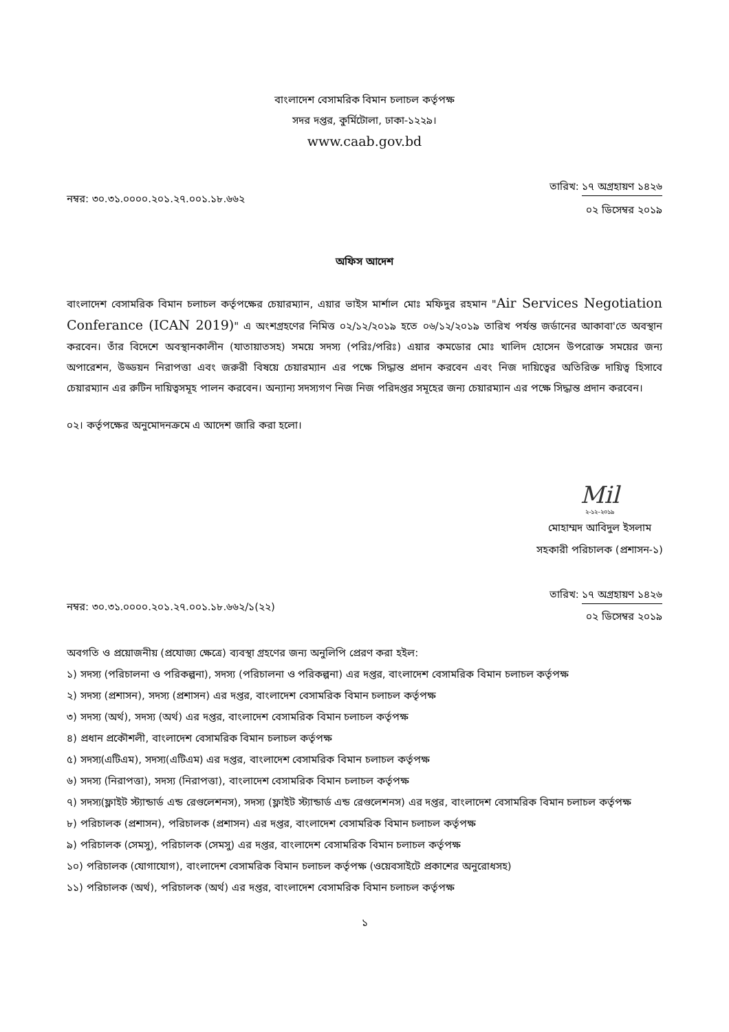বাংলাদেশ বেসামরিক বিমান চলাচল কর্তৃপক্ষ
সদর দপ্তর, কুর্মিটোলা, ঢাকা-১২২৯।
www.caab.gov.bd
নম্বর: ৩০.৩১.০০০০.২০১.২৭.০০১.১৮.৬৬২
তারিখ: ১৭ অগ্রহায়ণ ১৪২৬
০২ ডিসেম্বর ২০১৯
অফিস আদেশ
বাংলাদেশ বেসামরিক বিমান চলাচল কর্তৃপক্ষের চেয়ারম্যান, এয়ার ভাইস মার্শাল মোঃ মফিদুর রহমান "Air Services Negotiation Conferance (ICAN 2019)" এ অংশগ্রহণের নিমিত্ত ০২/১২/২০১৯ হতে ০৬/১২/২০১৯ তারিখ পর্যন্ত জর্ডানের আকাবা'তে অবস্থান করবেন। তাঁর বিদেশে অবস্থানকালীন (যাতায়াতসহ) সময়ে সদস্য (পরিঃ/পরিঃ) এয়ার কমডোর মোঃ খালিদ হোসেন উপরোক্ত সময়ের জন্য অপারেশন, উড্ডয়ন নিরাপত্তা এবং জরুরী বিষয়ে চেয়ারম্যান এর পক্ষে সিদ্ধান্ত প্রদান করবেন এবং নিজ দায়িত্বের অতিরিক্ত দায়িত্ব হিসাবে চেয়ারম্যান এর রুটিন দায়িত্বসমূহ পালন করবেন। অন্যান্য সদস্যগণ নিজ নিজ পরিদপ্তর সমূহের জন্য চেয়ারম্যান এর পক্ষে সিদ্ধান্ত প্রদান করবেন।
০২। কর্তৃপক্ষের অনুমোদনক্রমে এ আদেশ জারি করা হলো।
Mil
২-১২-২০১৯
মোহাম্মদ আবিদুল ইসলাম
সহকারী পরিচালক (প্রশাসন-১)
নম্বর: ৩০.৩১.০০০০.২০১.২৭.০০১.১৮.৬৬২/১(২২)
তারিখ: ১৭ অগ্রহায়ণ ১৪২৬
০২ ডিসেম্বর ২০১৯
অবগতি ও প্রয়োজনীয় (প্রযোজ্য ক্ষেত্রে) ব্যবস্থা গ্রহণের জন্য অনুলিপি প্রেরণ করা হইল:
১) সদস্য (পরিচালনা ও পরিকল্পনা), সদস্য (পরিচালনা ও পরিকল্পনা) এর দপ্তর, বাংলাদেশ বেসামরিক বিমান চলাচল কর্তৃপক্ষ
২) সদস্য (প্রশাসন), সদস্য (প্রশাসন) এর দপ্তর, বাংলাদেশ বেসামরিক বিমান চলাচল কর্তৃপক্ষ
৩) সদস্য (অর্থ), সদস্য (অর্থ) এর দপ্তর, বাংলাদেশ বেসামরিক বিমান চলাচল কর্তৃপক্ষ
৪) প্রধান প্রকৌশলী, বাংলাদেশ বেসামরিক বিমান চলাচল কর্তৃপক্ষ
৫) সদস্য(এটিএম), সদস্য(এটিএম) এর দপ্তর, বাংলাদেশ বেসামরিক বিমান চলাচল কর্তৃপক্ষ
৬) সদস্য (নিরাপত্তা), সদস্য (নিরাপত্তা), বাংলাদেশ বেসামরিক বিমান চলাচল কর্তৃপক্ষ
৭) সদস্য(ফ্লাইট স্ট্যান্ডার্ড এন্ড রেগুলেশনস), সদস্য (ফ্লাইট স্ট্যান্ডার্ড এন্ড রেগুলেশনস) এর দপ্তর, বাংলাদেশ বেসামরিক বিমান চলাচল কর্তৃপক্ষ
৮) পরিচালক (প্রশাসন), পরিচালক (প্রশাসন) এর দপ্তর, বাংলাদেশ বেসামরিক বিমান চলাচল কর্তৃপক্ষ
৯) পরিচালক (সেমসু), পরিচালক (সেমসু) এর দপ্তর, বাংলাদেশ বেসামরিক বিমান চলাচল কর্তৃপক্ষ
১০) পরিচালক (যোগাযোগ), বাংলাদেশ বেসামরিক বিমান চলাচল কর্তৃপক্ষ (ওয়েবসাইটে প্রকাশের অনুরোধসহ)
১১) পরিচালক (অর্থ), পরিচালক (অর্থ) এর দপ্তর, বাংলাদেশ বেসামরিক বিমান চলাচল কর্তৃপক্ষ
১